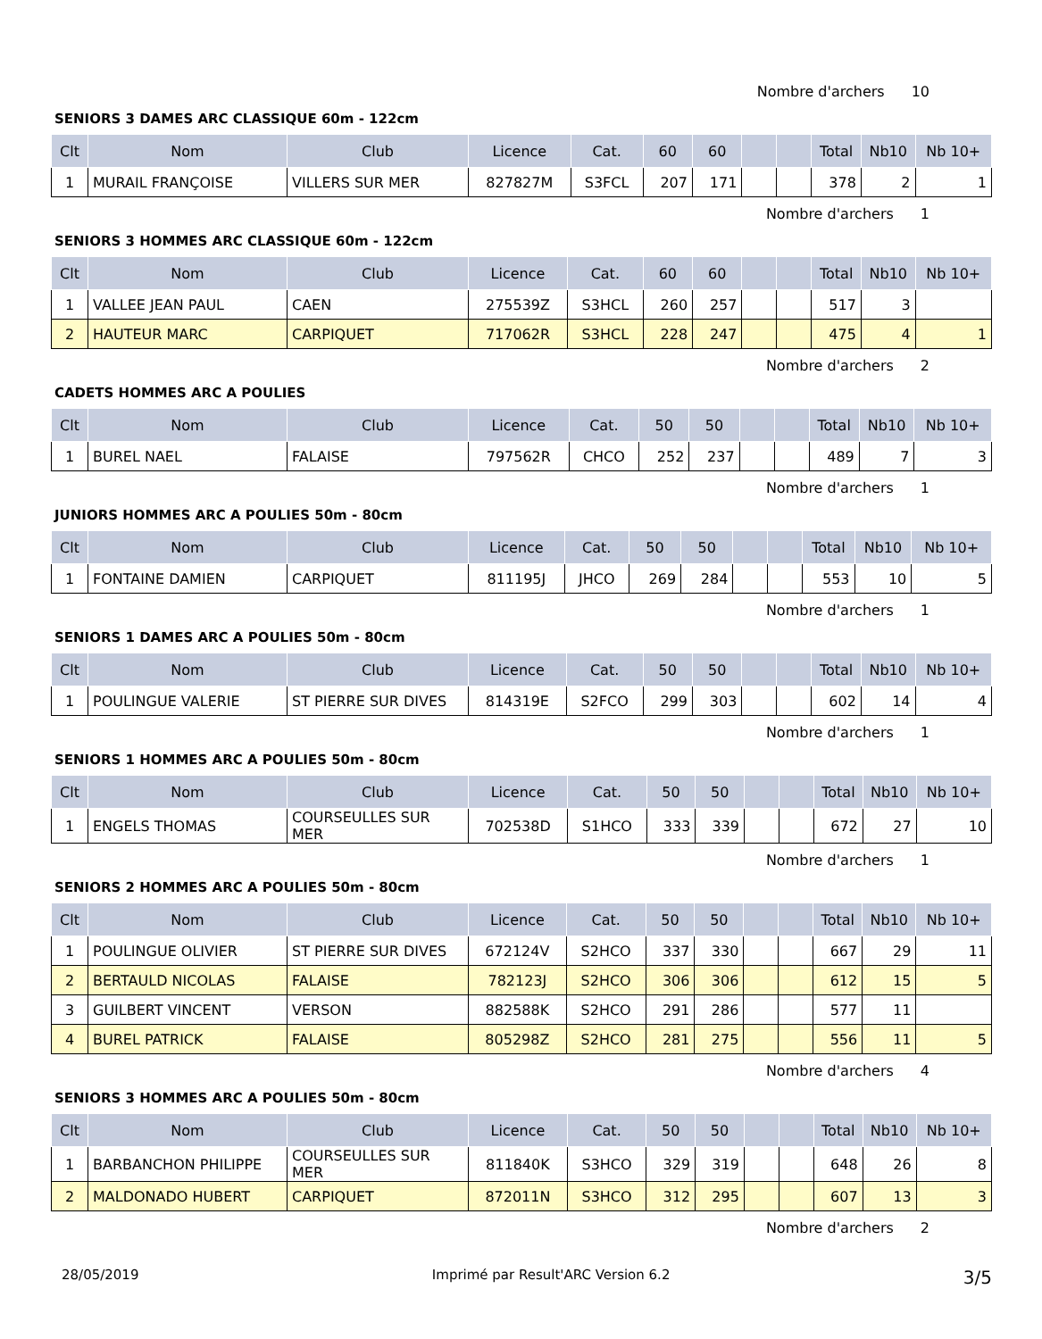Nombre d'archers 10
SENIORS 3 DAMES ARC CLASSIQUE 60m - 122cm
| Clt | Nom | Club | Licence | Cat. | 60 | 60 | | | Total | Nb10 | Nb 10+ |
| --- | --- | --- | --- | --- | --- | --- | --- | --- | --- | --- | --- |
| 1 | MURAIL FRANÇOISE | VILLERS SUR MER | 827827M | S3FCL | 207 | 171 | | | 378 | 2 | 1 |
Nombre d'archers 1
SENIORS 3 HOMMES ARC CLASSIQUE 60m - 122cm
| Clt | Nom | Club | Licence | Cat. | 60 | 60 | | | Total | Nb10 | Nb 10+ |
| --- | --- | --- | --- | --- | --- | --- | --- | --- | --- | --- | --- |
| 1 | VALLEE JEAN PAUL | CAEN | 275539Z | S3HCL | 260 | 257 | | | 517 | 3 | |
| 2 | HAUTEUR MARC | CARPIQUET | 717062R | S3HCL | 228 | 247 | | | 475 | 4 | 1 |
Nombre d'archers 2
CADETS HOMMES ARC A POULIES
| Clt | Nom | Club | Licence | Cat. | 50 | 50 | | | Total | Nb10 | Nb 10+ |
| --- | --- | --- | --- | --- | --- | --- | --- | --- | --- | --- | --- |
| 1 | BUREL NAEL | FALAISE | 797562R | CHCO | 252 | 237 | | | 489 | 7 | 3 |
Nombre d'archers 1
JUNIORS HOMMES ARC A POULIES 50m - 80cm
| Clt | Nom | Club | Licence | Cat. | 50 | 50 | | | Total | Nb10 | Nb 10+ |
| --- | --- | --- | --- | --- | --- | --- | --- | --- | --- | --- | --- |
| 1 | FONTAINE DAMIEN | CARPIQUET | 811195J | JHCO | 269 | 284 | | | 553 | 10 | 5 |
Nombre d'archers 1
SENIORS 1 DAMES ARC A POULIES 50m - 80cm
| Clt | Nom | Club | Licence | Cat. | 50 | 50 | | | Total | Nb10 | Nb 10+ |
| --- | --- | --- | --- | --- | --- | --- | --- | --- | --- | --- | --- |
| 1 | POULINGUE VALERIE | ST PIERRE SUR DIVES | 814319E | S2FCO | 299 | 303 | | | 602 | 14 | 4 |
Nombre d'archers 1
SENIORS 1 HOMMES ARC A POULIES 50m - 80cm
| Clt | Nom | Club | Licence | Cat. | 50 | 50 | | | Total | Nb10 | Nb 10+ |
| --- | --- | --- | --- | --- | --- | --- | --- | --- | --- | --- | --- |
| 1 | ENGELS THOMAS | COURSEULLES SUR MER | 702538D | S1HCO | 333 | 339 | | | 672 | 27 | 10 |
Nombre d'archers 1
SENIORS 2 HOMMES ARC A POULIES 50m - 80cm
| Clt | Nom | Club | Licence | Cat. | 50 | 50 | | | Total | Nb10 | Nb 10+ |
| --- | --- | --- | --- | --- | --- | --- | --- | --- | --- | --- | --- |
| 1 | POULINGUE OLIVIER | ST PIERRE SUR DIVES | 672124V | S2HCO | 337 | 330 | | | 667 | 29 | 11 |
| 2 | BERTAULD NICOLAS | FALAISE | 782123J | S2HCO | 306 | 306 | | | 612 | 15 | 5 |
| 3 | GUILBERT VINCENT | VERSON | 882588K | S2HCO | 291 | 286 | | | 577 | 11 | |
| 4 | BUREL PATRICK | FALAISE | 805298Z | S2HCO | 281 | 275 | | | 556 | 11 | 5 |
Nombre d'archers 4
SENIORS 3 HOMMES ARC A POULIES 50m - 80cm
| Clt | Nom | Club | Licence | Cat. | 50 | 50 | | | Total | Nb10 | Nb 10+ |
| --- | --- | --- | --- | --- | --- | --- | --- | --- | --- | --- | --- |
| 1 | BARBANCHON PHILIPPE | COURSEULLES SUR MER | 811840K | S3HCO | 329 | 319 | | | 648 | 26 | 8 |
| 2 | MALDONADO HUBERT | CARPIQUET | 872011N | S3HCO | 312 | 295 | | | 607 | 13 | 3 |
Nombre d'archers 2
28/05/2019 Imprimé par Result'ARC Version 6.2 3/5